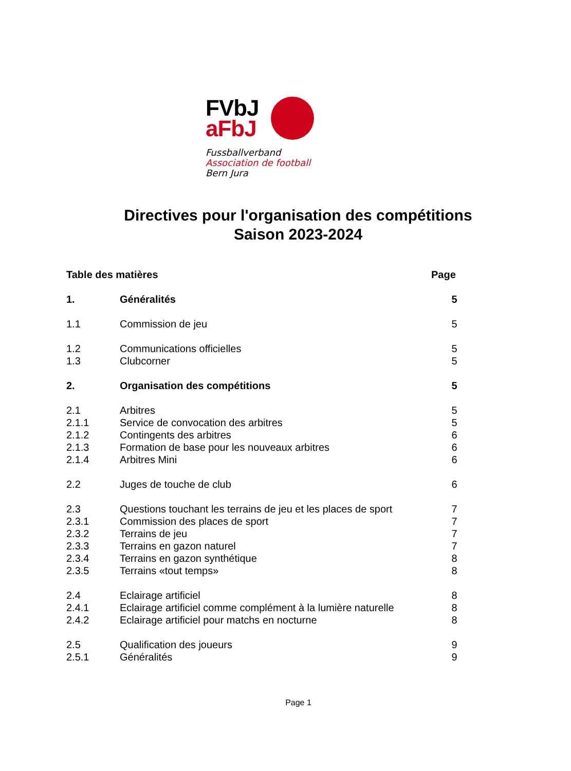FVbJ
aFbJ
Fussballverband
Association de football
Bern Jura
Directives pour l'organisation des compétitions
Saison 2023-2024
Table des matières Page
1. Généralités 5
1.1 Commission de jeu 5
1.2 Communications officielles 5
1.3 Clubcorner 5
2. Organisation des compétitions 5
2.1 Arbitres 5
2.1.1 Service de convocation des arbitres 5
2.1.2 Contingents des arbitres 6
2.1.3 Formation de base pour les nouveaux arbitres 6
2.1.4 Arbitres Mini 6
2.2 Juges de touche de club 6
2.3 Questions touchant les terrains de jeu et les places de sport 7
2.3.1 Commission des places de sport 7
2.3.2 Terrains de jeu 7
2.3.3 Terrains en gazon naturel 7
2.3.4 Terrains en gazon synthétique 8
2.3.5 Terrains «tout temps» 8
2.4 Eclairage artificiel 8
2.4.1 Eclairage artificiel comme complément à la lumière naturelle 8
2.4.2 Eclairage artificiel pour matchs en nocturne 8
2.5 Qualification des joueurs 9
2.5.1 Généralités 9
Page 1